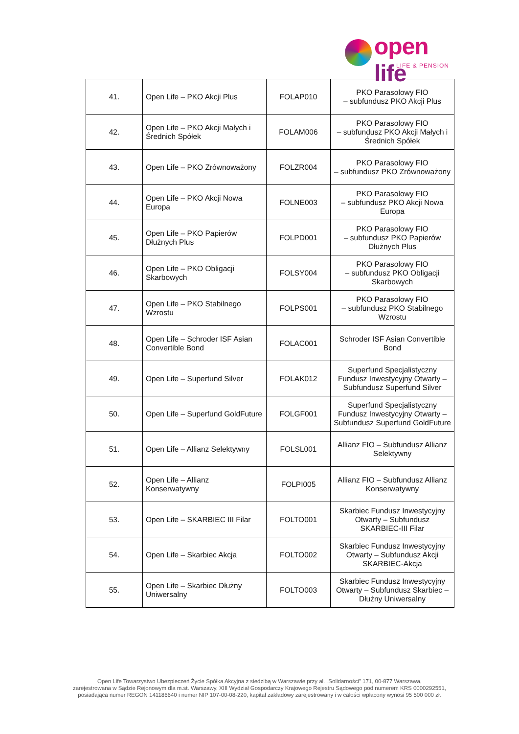open life
LIFE & PENSION
| 41. | Open Life – PKO Akcji Plus | FOLAP010 | PKO Parasolowy FIO – subfundusz PKO Akcji Plus |
| 42. | Open Life – PKO Akcji Małych i Średnich Spółek | FOLAM006 | PKO Parasolowy FIO – subfundusz PKO Akcji Małych i Średnich Spółek |
| 43. | Open Life – PKO Zrównoważony | FOLZR004 | PKO Parasolowy FIO – subfundusz PKO Zrównoważony |
| 44. | Open Life – PKO Akcji Nowa Europa | FOLNE003 | PKO Parasolowy FIO – subfundusz PKO Akcji Nowa Europa |
| 45. | Open Life – PKO Papierów Dłużnych Plus | FOLPD001 | PKO Parasolowy FIO – subfundusz PKO Papierów Dłużnych Plus |
| 46. | Open Life – PKO Obligacji Skarbowych | FOLSY004 | PKO Parasolowy FIO – subfundusz PKO Obligacji Skarbowych |
| 47. | Open Life – PKO Stabilnego Wzrostu | FOLPS001 | PKO Parasolowy FIO – subfundusz PKO Stabilnego Wzrostu |
| 48. | Open Life – Schroder ISF Asian Convertible Bond | FOLAC001 | Schroder ISF Asian Convertible Bond |
| 49. | Open Life – Superfund Silver | FOLAK012 | Superfund Specjalistyczny Fundusz Inwestycyjny Otwarty – Subfundusz Superfund Silver |
| 50. | Open Life – Superfund GoldFuture | FOLGF001 | Superfund Specjalistyczny Fundusz Inwestycyjny Otwarty – Subfundusz Superfund GoldFuture |
| 51. | Open Life – Allianz Selektywny | FOLSL001 | Allianz FIO – Subfundusz Allianz Selektywny |
| 52. | Open Life – Allianz Konserwatywny | FOLPI005 | Allianz FIO – Subfundusz Allianz Konserwatywny |
| 53. | Open Life – SKARBIEC III Filar | FOLTO001 | Skarbiec Fundusz Inwestycyjny Otwarty – Subfundusz SKARBIEC-III Filar |
| 54. | Open Life – Skarbiec Akcja | FOLTO002 | Skarbiec Fundusz Inwestycyjny Otwarty – Subfundusz Akcji SKARBIEC-Akcja |
| 55. | Open Life – Skarbiec Dłużny Uniwersalny | FOLTO003 | Skarbiec Fundusz Inwestycyjny Otwarty – Subfundusz Skarbiec – Dłużny Uniwersalny |
Open Life Towarzystwo Ubezpieczeń Życie Spółka Akcyjna z siedzibą w Warszawie przy al. „Solidarności” 171, 00-877 Warszawa,
zarejestrowana w Sądzie Rejonowym dla m.st. Warszawy, XIII Wydział Gospodarczy Krajowego Rejestru Sądowego pod numerem KRS 0000292551,
posiadająca numer REGON 141186640 i numer NIP 107-00-08-220, kapitał zakładowy zarejestrowany i w całości wpłacony wynosi 95 500 000 zł.